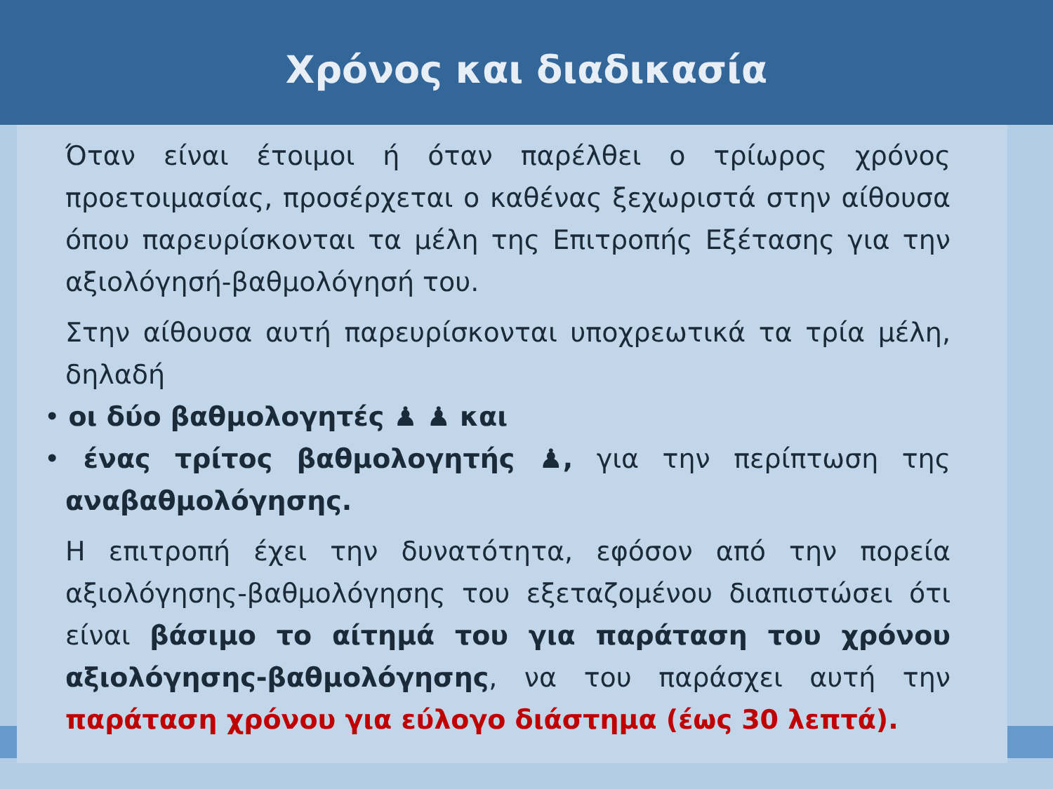Χρόνος και διαδικασία
Όταν είναι έτοιμοι ή όταν παρέλθει ο τρίωρος χρόνος προετοιμασίας, προσέρχεται ο καθένας ξεχωριστά στην αίθουσα όπου παρευρίσκονται τα μέλη της Επιτροπής Εξέτασης για την αξιολόγησή-βαθμολόγησή του.
Στην αίθουσα αυτή παρευρίσκονται υποχρεωτικά τα τρία μέλη, δηλαδή
• οι δύο βαθμολογητές ♟ ♟ και
• ένας τρίτος βαθμολογητής ♟, για την περίπτωση της αναβαθμολόγησης.
Η επιτροπή έχει την δυνατότητα, εφόσον από την πορεία αξιολόγησης-βαθμολόγησης του εξεταζομένου διαπιστώσει ότι είναι βάσιμο το αίτημά του για παράταση του χρόνου αξιολόγησης-βαθμολόγησης, να του παράσχει αυτή την παράταση χρόνου για εύλογο διάστημα (έως 30 λεπτά).